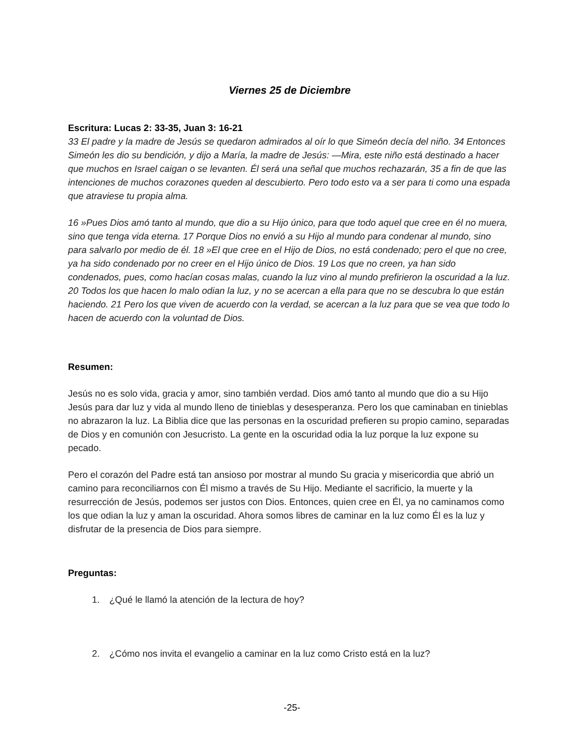Viernes 25 de Diciembre
Escritura: Lucas 2: 33-35, Juan 3: 16-21
33 El padre y la madre de Jesús se quedaron admirados al oír lo que Simeón decía del niño. 34 Entonces Simeón les dio su bendición, y dijo a María, la madre de Jesús: —Mira, este niño está destinado a hacer que muchos en Israel caigan o se levanten. Él será una señal que muchos rechazarán, 35 a fin de que las intenciones de muchos corazones queden al descubierto. Pero todo esto va a ser para ti como una espada que atraviese tu propia alma.
16 »Pues Dios amó tanto al mundo, que dio a su Hijo único, para que todo aquel que cree en él no muera, sino que tenga vida eterna. 17 Porque Dios no envió a su Hijo al mundo para condenar al mundo, sino para salvarlo por medio de él. 18 »El que cree en el Hijo de Dios, no está condenado; pero el que no cree, ya ha sido condenado por no creer en el Hijo único de Dios. 19 Los que no creen, ya han sido condenados, pues, como hacían cosas malas, cuando la luz vino al mundo prefirieron la oscuridad a la luz. 20 Todos los que hacen lo malo odian la luz, y no se acercan a ella para que no se descubra lo que están haciendo. 21 Pero los que viven de acuerdo con la verdad, se acercan a la luz para que se vea que todo lo hacen de acuerdo con la voluntad de Dios.
Resumen:
Jesús no es solo vida, gracia y amor, sino también verdad. Dios amó tanto al mundo que dio a su Hijo Jesús para dar luz y vida al mundo lleno de tinieblas y desesperanza. Pero los que caminaban en tinieblas no abrazaron la luz. La Biblia dice que las personas en la oscuridad prefieren su propio camino, separadas de Dios y en comunión con Jesucristo. La gente en la oscuridad odia la luz porque la luz expone su pecado.
Pero el corazón del Padre está tan ansioso por mostrar al mundo Su gracia y misericordia que abrió un camino para reconciliarnos con Él mismo a través de Su Hijo. Mediante el sacrificio, la muerte y la resurrección de Jesús, podemos ser justos con Dios. Entonces, quien cree en Él, ya no caminamos como los que odian la luz y aman la oscuridad. Ahora somos libres de caminar en la luz como Él es la luz y disfrutar de la presencia de Dios para siempre.
Preguntas:
1. ¿Qué le llamó la atención de la lectura de hoy?
2. ¿Cómo nos invita el evangelio a caminar en la luz como Cristo está en la luz?
-25-